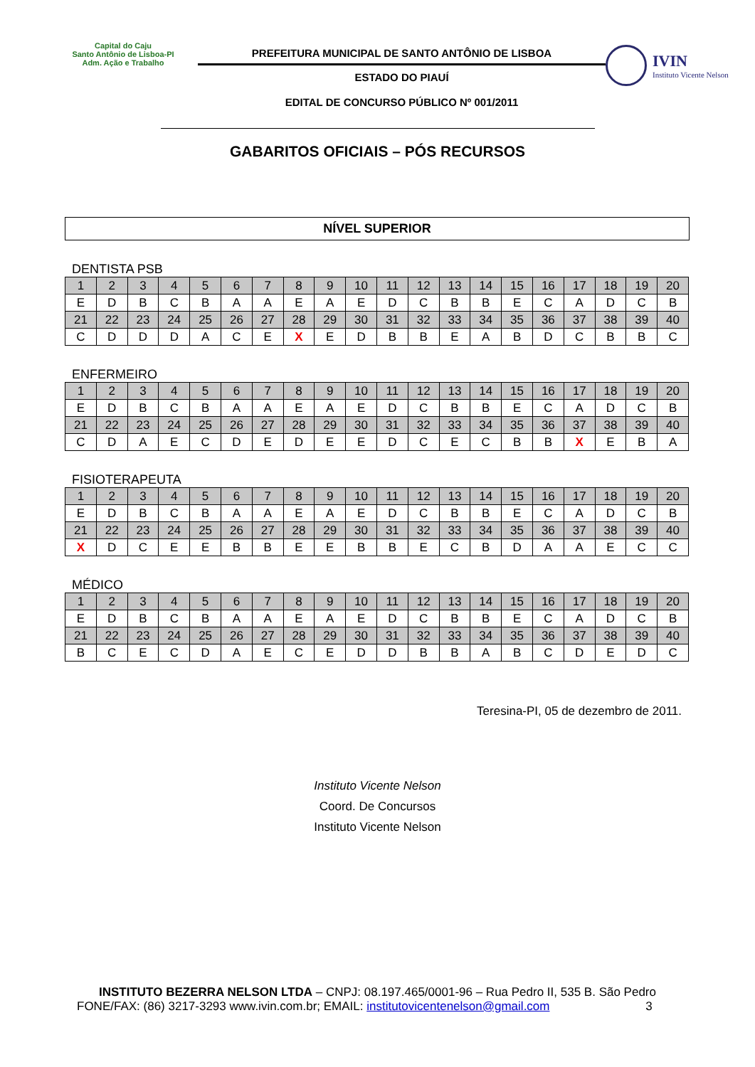Capital do Caju
Santo Antônio de Lisboa-PI
Adm. Ação e Trabalho
PREFEITURA MUNICIPAL DE SANTO ANTÔNIO DE LISBOA
ESTADO DO PIAUÍ
EDITAL DE CONCURSO PÚBLICO Nº 001/2011
IVIN
Instituto Vicente Nelson
GABARITOS OFICIAIS – PÓS RECURSOS
NÍVEL SUPERIOR
DENTISTA PSB
| 1 | 2 | 3 | 4 | 5 | 6 | 7 | 8 | 9 | 10 | 11 | 12 | 13 | 14 | 15 | 16 | 17 | 18 | 19 | 20 |
| E | D | B | C | B | A | A | E | A | E | D | C | B | B | E | C | A | D | C | B |
| 21 | 22 | 23 | 24 | 25 | 26 | 27 | 28 | 29 | 30 | 31 | 32 | 33 | 34 | 35 | 36 | 37 | 38 | 39 | 40 |
| C | D | D | D | A | C | E | X | E | D | B | B | E | A | B | D | C | B | B | C |
ENFERMEIRO
| 1 | 2 | 3 | 4 | 5 | 6 | 7 | 8 | 9 | 10 | 11 | 12 | 13 | 14 | 15 | 16 | 17 | 18 | 19 | 20 |
| E | D | B | C | B | A | A | E | A | E | D | C | B | B | E | C | A | D | C | B |
| 21 | 22 | 23 | 24 | 25 | 26 | 27 | 28 | 29 | 30 | 31 | 32 | 33 | 34 | 35 | 36 | 37 | 38 | 39 | 40 |
| C | D | A | E | C | D | E | D | E | E | D | C | E | C | B | B | X | E | B | A |
FISIOTERAPEUTA
| 1 | 2 | 3 | 4 | 5 | 6 | 7 | 8 | 9 | 10 | 11 | 12 | 13 | 14 | 15 | 16 | 17 | 18 | 19 | 20 |
| E | D | B | C | B | A | A | E | A | E | D | C | B | B | E | C | A | D | C | B |
| 21 | 22 | 23 | 24 | 25 | 26 | 27 | 28 | 29 | 30 | 31 | 32 | 33 | 34 | 35 | 36 | 37 | 38 | 39 | 40 |
| X | D | C | E | E | B | B | E | E | B | B | E | C | B | D | A | A | E | C | C |
MÉDICO
| 1 | 2 | 3 | 4 | 5 | 6 | 7 | 8 | 9 | 10 | 11 | 12 | 13 | 14 | 15 | 16 | 17 | 18 | 19 | 20 |
| E | D | B | C | B | A | A | E | A | E | D | C | B | B | E | C | A | D | C | B |
| 21 | 22 | 23 | 24 | 25 | 26 | 27 | 28 | 29 | 30 | 31 | 32 | 33 | 34 | 35 | 36 | 37 | 38 | 39 | 40 |
| B | C | E | C | D | A | E | C | E | D | D | B | B | A | B | C | D | E | D | C |
Teresina-PI, 05 de dezembro de 2011.
Instituto Vicente Nelson
Coord. De Concursos
Instituto Vicente Nelson
INSTITUTO BEZERRA NELSON LTDA – CNPJ: 08.197.465/0001-96 – Rua Pedro II, 535 B. São Pedro
FONE/FAX: (86) 3217-3293 www.ivin.com.br; EMAIL: institutovicentenelson@gmail.com 3